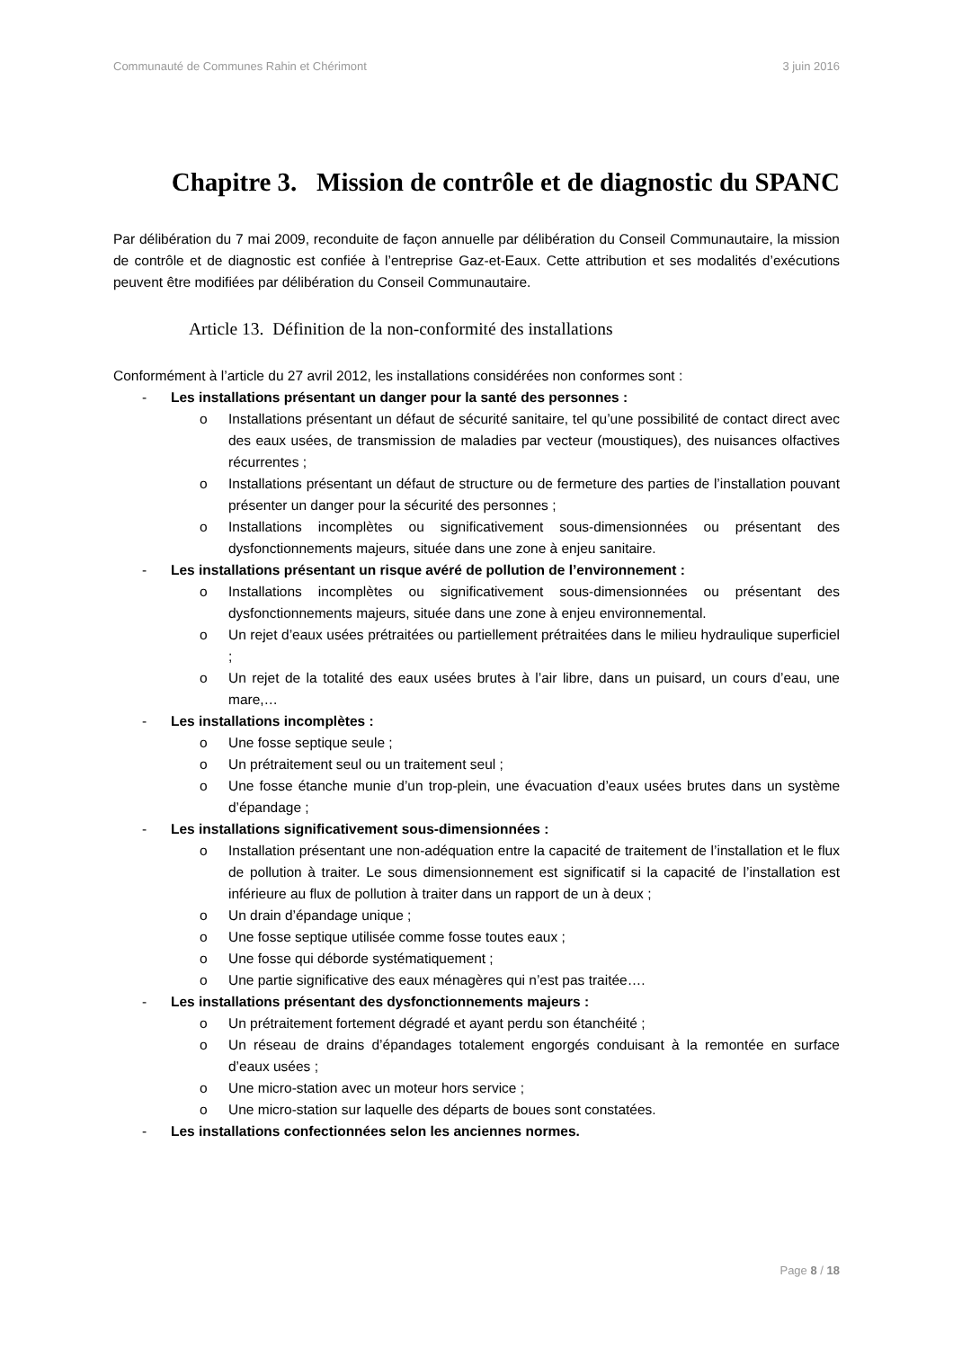Communauté de Communes Rahin et Chérimont 3 juin 2016
Chapitre 3. Mission de contrôle et de diagnostic du SPANC
Par délibération du 7 mai 2009, reconduite de façon annuelle par délibération du Conseil Communautaire, la mission de contrôle et de diagnostic est confiée à l’entreprise Gaz-et-Eaux. Cette attribution et ses modalités d’exécutions peuvent être modifiées par délibération du Conseil Communautaire.
Article 13. Définition de la non-conformité des installations
Conformément à l’article du 27 avril 2012, les installations considérées non conformes sont :
- Les installations présentant un danger pour la santé des personnes :
o Installations présentant un défaut de sécurité sanitaire, tel qu’une possibilité de contact direct avec des eaux usées, de transmission de maladies par vecteur (moustiques), des nuisances olfactives récurrentes ;
o Installations présentant un défaut de structure ou de fermeture des parties de l’installation pouvant présenter un danger pour la sécurité des personnes ;
o Installations incomplètes ou significativement sous-dimensionnées ou présentant des dysfonctionnements majeurs, située dans une zone à enjeu sanitaire.
- Les installations présentant un risque avéré de pollution de l’environnement :
o Installations incomplètes ou significativement sous-dimensionnées ou présentant des dysfonctionnements majeurs, située dans une zone à enjeu environnemental.
o Un rejet d’eaux usées prétraitées ou partiellement prétraitées dans le milieu hydraulique superficiel ;
o Un rejet de la totalité des eaux usées brutes à l’air libre, dans un puisard, un cours d’eau, une mare,…
- Les installations incomplètes :
o Une fosse septique seule ;
o Un prétraitement seul ou un traitement seul ;
o Une fosse étanche munie d’un trop-plein, une évacuation d’eaux usées brutes dans un système d’épandage ;
- Les installations significativement sous-dimensionnées :
o Installation présentant une non-adéquation entre la capacité de traitement de l’installation et le flux de pollution à traiter. Le sous dimensionnement est significatif si la capacité de l’installation est inférieure au flux de pollution à traiter dans un rapport de un à deux ;
o Un drain d’épandage unique ;
o Une fosse septique utilisée comme fosse toutes eaux ;
o Une fosse qui déborde systématiquement ;
o Une partie significative des eaux ménagères qui n’est pas traitée….
- Les installations présentant des dysfonctionnements majeurs :
o Un prétraitement fortement dégradé et ayant perdu son étanchéité ;
o Un réseau de drains d’épandages totalement engorgés conduisant à la remontée en surface d’eaux usées ;
o Une micro-station avec un moteur hors service ;
o Une micro-station sur laquelle des départs de boues sont constatées.
- Les installations confectionnées selon les anciennes normes.
Page 8 / 18